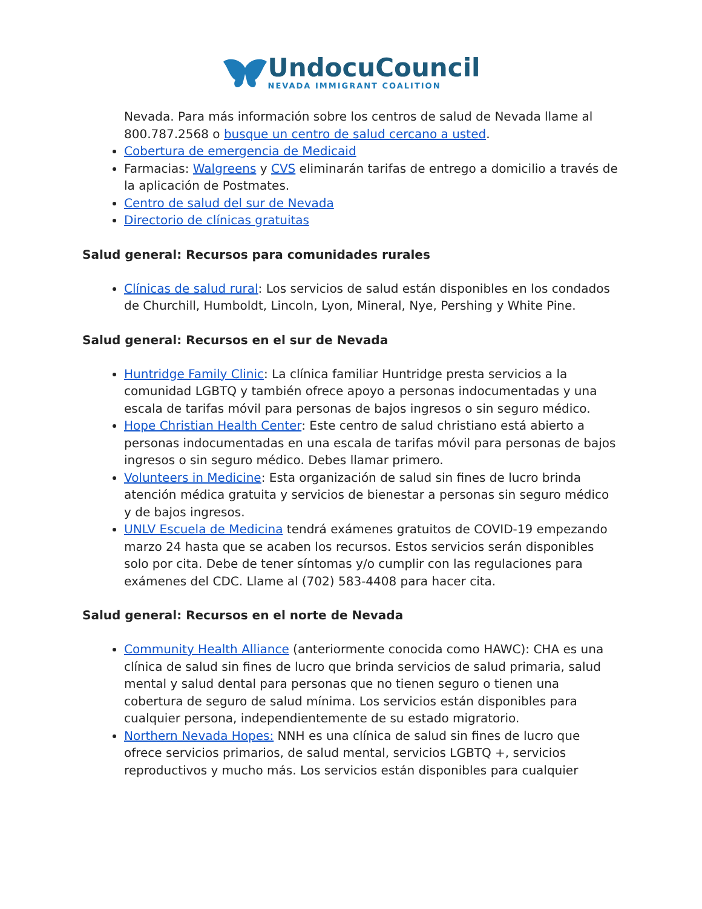UndocuCouncil
NEVADA IMMIGRANT COALITION
Nevada. Para más información sobre los centros de salud de Nevada llame al 800.787.2568 o busque un centro de salud cercano a usted.
Cobertura de emergencia de Medicaid
Farmacias: Walgreens y CVS eliminarán tarifas de entrego a domicilio a través de la aplicación de Postmates.
Centro de salud del sur de Nevada
Directorio de clínicas gratuitas
Salud general: Recursos para comunidades rurales
Clínicas de salud rural: Los servicios de salud están disponibles en los condados de Churchill, Humboldt, Lincoln, Lyon, Mineral, Nye, Pershing y White Pine.
Salud general: Recursos en el sur de Nevada
Huntridge Family Clinic: La clínica familiar Huntridge presta servicios a la comunidad LGBTQ y también ofrece apoyo a personas indocumentadas y una escala de tarifas móvil para personas de bajos ingresos o sin seguro médico.
Hope Christian Health Center: Este centro de salud christiano está abierto a personas indocumentadas en una escala de tarifas móvil para personas de bajos ingresos o sin seguro médico. Debes llamar primero.
Volunteers in Medicine: Esta organización de salud sin fines de lucro brinda atención médica gratuita y servicios de bienestar a personas sin seguro médico y de bajos ingresos.
UNLV Escuela de Medicina tendrá exámenes gratuitos de COVID-19 empezando marzo 24 hasta que se acaben los recursos. Estos servicios serán disponibles solo por cita. Debe de tener síntomas y/o cumplir con las regulaciones para exámenes del CDC. Llame al (702) 583-4408 para hacer cita.
Salud general: Recursos en el norte de Nevada
Community Health Alliance (anteriormente conocida como HAWC): CHA es una clínica de salud sin fines de lucro que brinda servicios de salud primaria, salud mental y salud dental para personas que no tienen seguro o tienen una cobertura de seguro de salud mínima. Los servicios están disponibles para cualquier persona, independientemente de su estado migratorio.
Northern Nevada Hopes: NNH es una clínica de salud sin fines de lucro que ofrece servicios primarios, de salud mental, servicios LGBTQ +, servicios reproductivos y mucho más. Los servicios están disponibles para cualquier